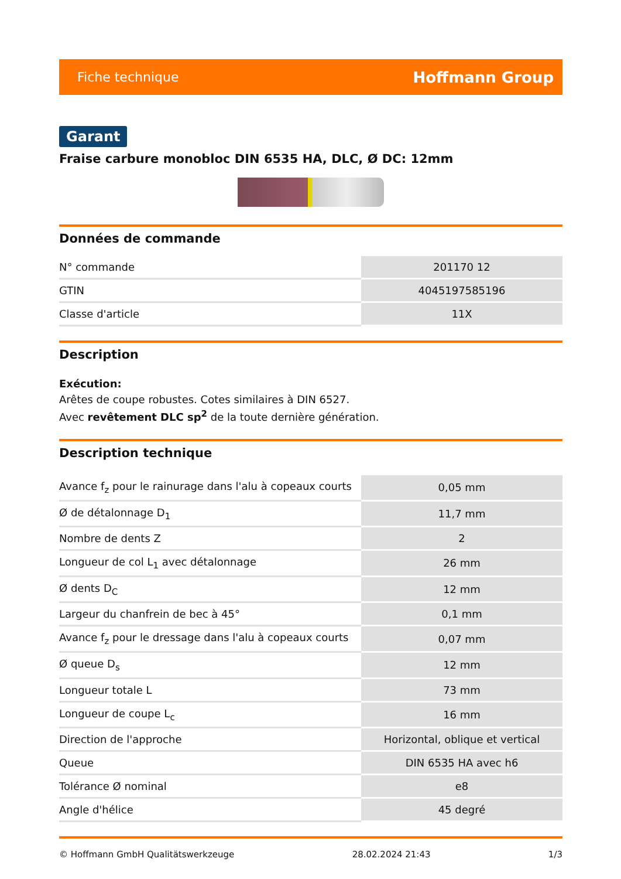Fiche technique Hoffmann Group
Garant
Fraise carbure monobloc DIN 6535 HA, DLC, Ø DC: 12mm
Données de commande
| N° commande | 201170 12 |
| GTIN | 4045197585196 |
| Classe d'article | 11X |
Description
Exécution:
Arêtes de coupe robustes. Cotes similaires à DIN 6527.
Avec revêtement DLC sp<sup>2</sup> de la toute dernière génération.
Description technique
| Avance f<sub>z</sub> pour le rainurage dans l'alu à copeaux courts | 0,05 mm |
| Ø de détalonnage D<sub>1</sub> | 11,7 mm |
| Nombre de dents Z | 2 |
| Longueur de col L<sub>1</sub> avec détalonnage | 26 mm |
| Ø dents D<sub>C</sub> | 12 mm |
| Largeur du chanfrein de bec à 45° | 0,1 mm |
| Avance f<sub>z</sub> pour le dressage dans l'alu à copeaux courts | 0,07 mm |
| Ø queue D<sub>s</sub> | 12 mm |
| Longueur totale L | 73 mm |
| Longueur de coupe L<sub>c</sub> | 16 mm |
| Direction de l'approche | Horizontal, oblique et vertical |
| Queue | DIN 6535 HA avec h6 |
| Tolérance Ø nominal | e8 |
| Angle d'hélice | 45 degré |
© Hoffmann GmbH Qualitätswerkzeuge 28.02.2024 21:43 1/3